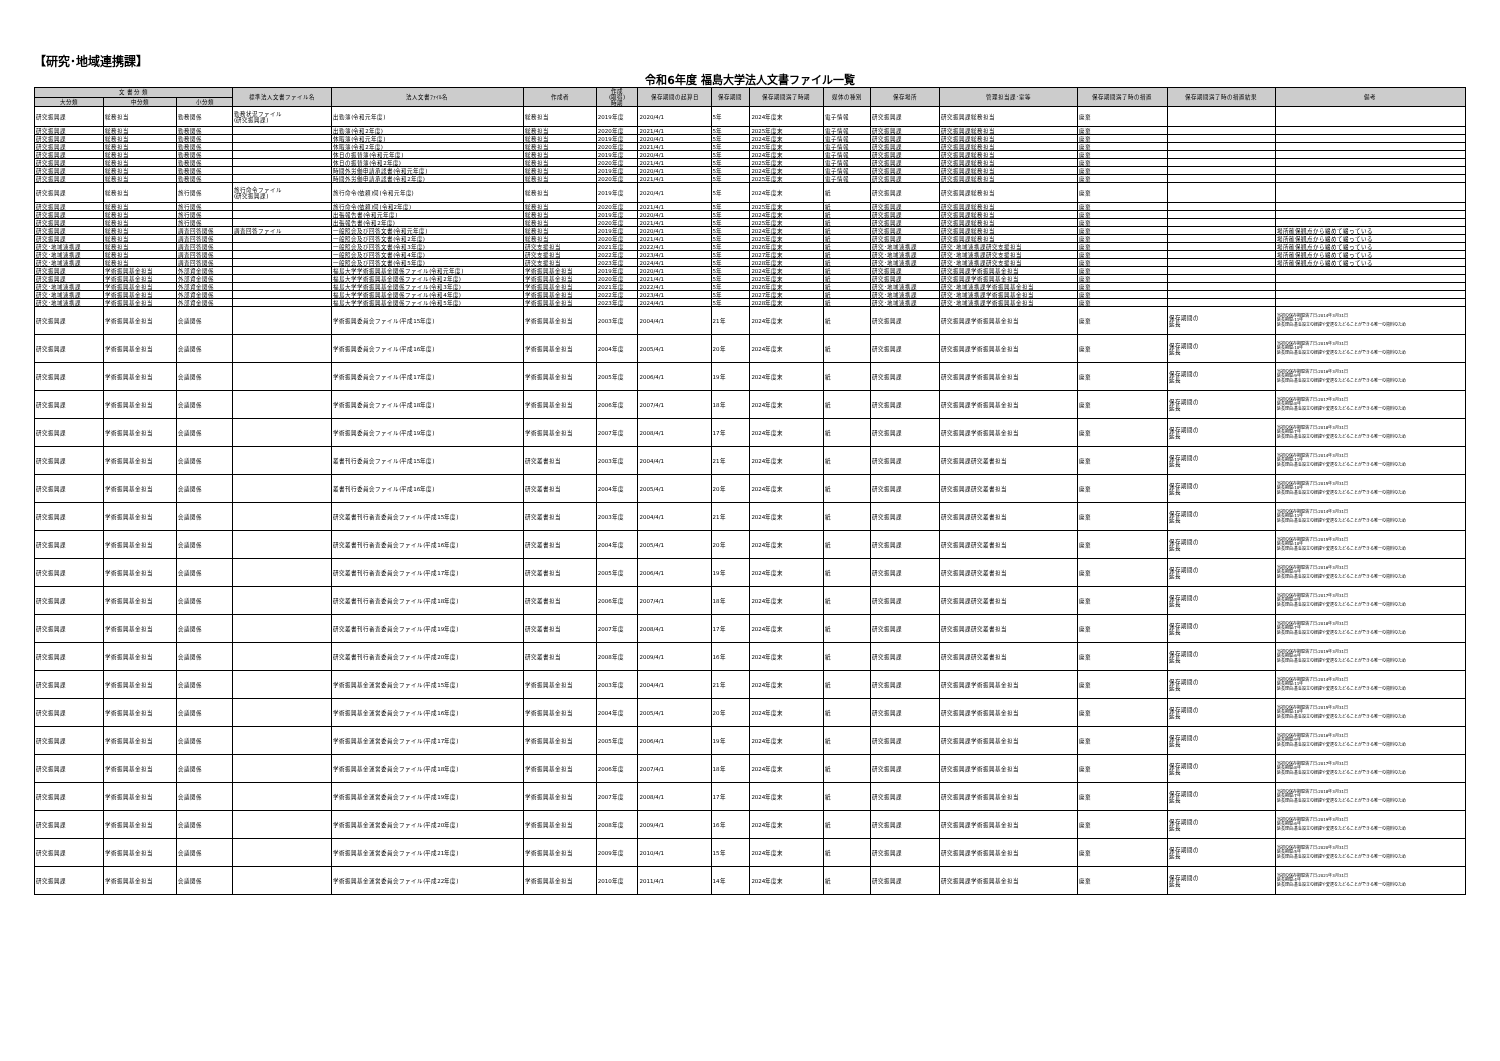【研究･地域連携課】
令和6年度 福島大学法人文書ファイル一覧
| 文 書 分 類 | | | 標準法人文書ファイル名 | 法人文書ﾌｧｲﾙ名 | 作成者 | 作成 (取得) 時期 | 保存期間の起算日 | 保存期間 | 保存期間満了時期 | 媒体の種別 | 保存場所 | 管理担当課･室等 | 保存期間満了時の措置 | 保存期間満了時の措置結果 | 備考 |
| --- | --- | --- | --- | --- | --- | --- | --- | --- | --- | --- | --- | --- | --- | --- | --- |
| 大分類 | 中分類 | 小分類 | | | | | | | | | | | | | |
| 研究振興課 | 総務担当 | 勤務関係 | 勤務状況ファイル (研究振興課) | 出勤簿(令和元年度) | 総務担当 | 2019年度 | 2020/4/1 | 5年 | 2024年度末 | 電子情報 | 研究振興課 | 研究振興課総務担当 | 廃棄 | | |
| 研究振興課 | 総務担当 | 勤務関係 | | 出勤簿(令和2年度) | 総務担当 | 2020年度 | 2021/4/1 | 5年 | 2025年度末 | 電子情報 | 研究振興課 | 研究振興課総務担当 | 廃棄 | | |
| 研究振興課 | 総務担当 | 勤務関係 | | 休暇簿(令和元年度) | 総務担当 | 2019年度 | 2020/4/1 | 5年 | 2024年度末 | 電子情報 | 研究振興課 | 研究振興課総務担当 | 廃棄 | | |
| 研究振興課 | 総務担当 | 勤務関係 | | 休暇簿(令和2年度) | 総務担当 | 2020年度 | 2021/4/1 | 5年 | 2025年度末 | 電子情報 | 研究振興課 | 研究振興課総務担当 | 廃棄 | | |
| 研究振興課 | 総務担当 | 勤務関係 | | 休日の振替簿(令和元年度) | 総務担当 | 2019年度 | 2020/4/1 | 5年 | 2024年度末 | 電子情報 | 研究振興課 | 研究振興課総務担当 | 廃棄 | | |
| 研究振興課 | 総務担当 | 勤務関係 | | 休日の振替簿(令和2年度) | 総務担当 | 2020年度 | 2021/4/1 | 5年 | 2025年度末 | 電子情報 | 研究振興課 | 研究振興課総務担当 | 廃棄 | | |
| 研究振興課 | 総務担当 | 勤務関係 | | 時間外労働申請承認書(令和元年度) | 総務担当 | 2019年度 | 2020/4/1 | 5年 | 2024年度末 | 電子情報 | 研究振興課 | 研究振興課総務担当 | 廃棄 | | |
| 研究振興課 | 総務担当 | 勤務関係 | | 時間外労働申請承認書(令和2年度) | 総務担当 | 2020年度 | 2021/4/1 | 5年 | 2025年度末 | 電子情報 | 研究振興課 | 研究振興課総務担当 | 廃棄 | | |
| 研究振興課 | 総務担当 | 旅行関係 | 旅行命令ファイル (研究振興課) | 旅行命令(依頼)伺(令和元年度) | 総務担当 | 2019年度 | 2020/4/1 | 5年 | 2024年度末 | 紙 | 研究振興課 | 研究振興課総務担当 | 廃棄 | | |
| 研究振興課 | 総務担当 | 旅行関係 | | 旅行命令(依頼)伺(令和2年度) | 総務担当 | 2020年度 | 2021/4/1 | 5年 | 2025年度末 | 紙 | 研究振興課 | 研究振興課総務担当 | 廃棄 | | |
| 研究振興課 | 総務担当 | 旅行関係 | | 出張報告書(令和元年度) | 総務担当 | 2019年度 | 2020/4/1 | 5年 | 2024年度末 | 紙 | 研究振興課 | 研究振興課総務担当 | 廃棄 | | |
| 研究振興課 | 総務担当 | 旅行関係 | | 出張報告書(令和2年度) | 総務担当 | 2020年度 | 2021/4/1 | 5年 | 2025年度末 | 紙 | 研究振興課 | 研究振興課総務担当 | 廃棄 | | |
| 研究振興課 | 総務担当 | 調査回答関係 | 調査回答ファイル | 一般照会及び回答文書(令和元年度) | 総務担当 | 2019年度 | 2020/4/1 | 5年 | 2024年度末 | 紙 | 研究振興課 | 研究振興課総務担当 | 廃棄 | | 場所確保観点から綴めて綴っている |
| 研究振興課 | 総務担当 | 調査回答関係 | | 一般照会及び回答文書(令和2年度) | 総務担当 | 2020年度 | 2021/4/1 | 5年 | 2025年度末 | 紙 | 研究振興課 | 研究振興課総務担当 | 廃棄 | | 場所確保観点から綴めて綴っている |
| 研究･地域連携課 | 総務担当 | 調査回答関係 | | 一般照会及び回答文書(令和3年度) | 研究支援担当 | 2021年度 | 2022/4/1 | 5年 | 2026年度末 | 紙 | 研究･地域連携課 | 研究･地域連携課研究支援担当 | 廃棄 | | 場所確保観点から綴めて綴っている |
| 研究･地域連携課 | 総務担当 | 調査回答関係 | | 一般照会及び回答文書(令和4年度) | 研究支援担当 | 2022年度 | 2023/4/1 | 5年 | 2027年度末 | 紙 | 研究･地域連携課 | 研究･地域連携課研究支援担当 | 廃棄 | | 場所確保観点から綴めて綴っている |
| 研究･地域連携課 | 総務担当 | 調査回答関係 | | 一般照会及び回答文書(令和5年度) | 研究支援担当 | 2023年度 | 2024/4/1 | 5年 | 2028年度末 | 紙 | 研究･地域連携課 | 研究･地域連携課研究支援担当 | 廃棄 | | 場所確保観点から綴めて綴っている |
| 研究振興課 | 学術振興基金担当 | 外部資金関係 | | 福島大学学術振興基金関係ファイル(令和元年度) | 学術振興基金担当 | 2019年度 | 2020/4/1 | 5年 | 2024年度末 | 紙 | 研究振興課 | 研究振興課学術振興基金担当 | 廃棄 | | |
| 研究振興課 | 学術振興基金担当 | 外部資金関係 | | 福島大学学術振興基金関係ファイル(令和2年度) | 学術振興基金担当 | 2020年度 | 2021/4/1 | 5年 | 2025年度末 | 紙 | 研究振興課 | 研究振興課学術振興基金担当 | 廃棄 | | |
| 研究･地域連携課 | 学術振興基金担当 | 外部資金関係 | | 福島大学学術振興基金関係ファイル(令和3年度) | 学術振興基金担当 | 2021年度 | 2022/4/1 | 5年 | 2026年度末 | 紙 | 研究･地域連携課 | 研究･地域連携課学術振興基金担当 | 廃棄 | | |
| 研究･地域連携課 | 学術振興基金担当 | 外部資金関係 | | 福島大学学術振興基金関係ファイル(令和4年度) | 学術振興基金担当 | 2022年度 | 2023/4/1 | 5年 | 2027年度末 | 紙 | 研究･地域連携課 | 研究･地域連携課学術振興基金担当 | 廃棄 | | |
| 研究･地域連携課 | 学術振興基金担当 | 外部資金関係 | | 福島大学学術振興基金関係ファイル(令和5年度) | 学術振興基金担当 | 2023年度 | 2024/4/1 | 5年 | 2028年度末 | 紙 | 研究･地域連携課 | 研究･地域連携課学術振興基金担当 | 廃棄 | | |
| 研究振興課 | 学術振興基金担当 | 会議関係 | | 学術振興委員会ファイル(平成15年度) | 学術振興基金担当 | 2003年度 | 2004/4/1 | 21年 | 2024年度末 | 紙 | 研究振興課 | 研究振興課学術振興基金担当 | 廃棄 | 保存期間の 延長 | 当初の保存期間満了日:2014年3月31日 延長期間:11年 延長理由:基金設立の経緯や変遷をたどることができる唯一の資料のため |
| 研究振興課 | 学術振興基金担当 | 会議関係 | | 学術振興委員会ファイル(平成16年度) | 学術振興基金担当 | 2004年度 | 2005/4/1 | 20年 | 2024年度末 | 紙 | 研究振興課 | 研究振興課学術振興基金担当 | 廃棄 | 保存期間の 延長 | 当初の保存期間満了日:2015年3月31日 延長期間:10年 延長理由:基金設立の経緯や変遷をたどることができる唯一の資料のため |
| 研究振興課 | 学術振興基金担当 | 会議関係 | | 学術振興委員会ファイル(平成17年度) | 学術振興基金担当 | 2005年度 | 2006/4/1 | 19年 | 2024年度末 | 紙 | 研究振興課 | 研究振興課学術振興基金担当 | 廃棄 | 保存期間の 延長 | 当初の保存期間満了日:2016年3月31日 延長期間:9年 延長理由:基金設立の経緯や変遷をたどることができる唯一の資料のため |
| 研究振興課 | 学術振興基金担当 | 会議関係 | | 学術振興委員会ファイル(平成18年度) | 学術振興基金担当 | 2006年度 | 2007/4/1 | 18年 | 2024年度末 | 紙 | 研究振興課 | 研究振興課学術振興基金担当 | 廃棄 | 保存期間の 延長 | 当初の保存期間満了日:2017年3月31日 延長期間:8年 延長理由:基金設立の経緯や変遷をたどることができる唯一の資料のため |
| 研究振興課 | 学術振興基金担当 | 会議関係 | | 学術振興委員会ファイル(平成19年度) | 学術振興基金担当 | 2007年度 | 2008/4/1 | 17年 | 2024年度末 | 紙 | 研究振興課 | 研究振興課学術振興基金担当 | 廃棄 | 保存期間の 延長 | 当初の保存期間満了日:2018年3月31日 延長期間:7年 延長理由:基金設立の経緯や変遷をたどることができる唯一の資料のため |
| 研究振興課 | 学術振興基金担当 | 会議関係 | | 叢書刊行委員会ファイル(平成15年度) | 研究叢書担当 | 2003年度 | 2004/4/1 | 21年 | 2024年度末 | 紙 | 研究振興課 | 研究振興課研究叢書担当 | 廃棄 | 保存期間の 延長 | 当初の保存期間満了日:2014年3月31日 延長期間:11年 延長理由:基金設立の経緯や変遷をたどることができる唯一の資料のため |
| 研究振興課 | 学術振興基金担当 | 会議関係 | | 叢書刊行委員会ファイル(平成16年度) | 研究叢書担当 | 2004年度 | 2005/4/1 | 20年 | 2024年度末 | 紙 | 研究振興課 | 研究振興課研究叢書担当 | 廃棄 | 保存期間の 延長 | 当初の保存期間満了日:2015年3月31日 延長期間:10年 延長理由:基金設立の経緯や変遷をたどることができる唯一の資料のため |
| 研究振興課 | 学術振興基金担当 | 会議関係 | | 研究叢書刊行審査委員会ファイル(平成15年度) | 研究叢書担当 | 2003年度 | 2004/4/1 | 21年 | 2024年度末 | 紙 | 研究振興課 | 研究振興課研究叢書担当 | 廃棄 | 保存期間の 延長 | 当初の保存期間満了日:2014年3月31日 延長期間:11年 延長理由:基金設立の経緯や変遷をたどることができる唯一の資料のため |
| 研究振興課 | 学術振興基金担当 | 会議関係 | | 研究叢書刊行審査委員会ファイル(平成16年度) | 研究叢書担当 | 2004年度 | 2005/4/1 | 20年 | 2024年度末 | 紙 | 研究振興課 | 研究振興課研究叢書担当 | 廃棄 | 保存期間の 延長 | 当初の保存期間満了日:2015年3月31日 延長期間:10年 延長理由:基金設立の経緯や変遷をたどることができる唯一の資料のため |
| 研究振興課 | 学術振興基金担当 | 会議関係 | | 研究叢書刊行審査委員会ファイル(平成17年度) | 研究叢書担当 | 2005年度 | 2006/4/1 | 19年 | 2024年度末 | 紙 | 研究振興課 | 研究振興課研究叢書担当 | 廃棄 | 保存期間の 延長 | 当初の保存期間満了日:2016年3月31日 延長期間:9年 延長理由:基金設立の経緯や変遷をたどることができる唯一の資料のため |
| 研究振興課 | 学術振興基金担当 | 会議関係 | | 研究叢書刊行審査委員会ファイル(平成18年度) | 研究叢書担当 | 2006年度 | 2007/4/1 | 18年 | 2024年度末 | 紙 | 研究振興課 | 研究振興課研究叢書担当 | 廃棄 | 保存期間の 延長 | 当初の保存期間満了日:2017年3月31日 延長期間:8年 延長理由:基金設立の経緯や変遷をたどることができる唯一の資料のため |
| 研究振興課 | 学術振興基金担当 | 会議関係 | | 研究叢書刊行審査委員会ファイル(平成19年度) | 研究叢書担当 | 2007年度 | 2008/4/1 | 17年 | 2024年度末 | 紙 | 研究振興課 | 研究振興課研究叢書担当 | 廃棄 | 保存期間の 延長 | 当初の保存期間満了日:2018年3月31日 延長期間:7年 延長理由:基金設立の経緯や変遷をたどることができる唯一の資料のため |
| 研究振興課 | 学術振興基金担当 | 会議関係 | | 研究叢書刊行審査委員会ファイル(平成20年度) | 研究叢書担当 | 2008年度 | 2009/4/1 | 16年 | 2024年度末 | 紙 | 研究振興課 | 研究振興課研究叢書担当 | 廃棄 | 保存期間の 延長 | 当初の保存期間満了日:2019年3月31日 延長期間:6年 延長理由:基金設立の経緯や変遷をたどることができる唯一の資料のため |
| 研究振興課 | 学術振興基金担当 | 会議関係 | | 学術振興基金運営委員会ファイル(平成15年度) | 学術振興基金担当 | 2003年度 | 2004/4/1 | 21年 | 2024年度末 | 紙 | 研究振興課 | 研究振興課学術振興基金担当 | 廃棄 | 保存期間の 延長 | 当初の保存期間満了日:2014年3月31日 延長期間:11年 延長理由:基金設立の経緯や変遷をたどることができる唯一の資料のため |
| 研究振興課 | 学術振興基金担当 | 会議関係 | | 学術振興基金運営委員会ファイル(平成16年度) | 学術振興基金担当 | 2004年度 | 2005/4/1 | 20年 | 2024年度末 | 紙 | 研究振興課 | 研究振興課学術振興基金担当 | 廃棄 | 保存期間の 延長 | 当初の保存期間満了日:2015年3月31日 延長期間:10年 延長理由:基金設立の経緯や変遷をたどることができる唯一の資料のため |
| 研究振興課 | 学術振興基金担当 | 会議関係 | | 学術振興基金運営委員会ファイル(平成17年度) | 学術振興基金担当 | 2005年度 | 2006/4/1 | 19年 | 2024年度末 | 紙 | 研究振興課 | 研究振興課学術振興基金担当 | 廃棄 | 保存期間の 延長 | 当初の保存期間満了日:2016年3月31日 延長期間:9年 延長理由:基金設立の経緯や変遷をたどることができる唯一の資料のため |
| 研究振興課 | 学術振興基金担当 | 会議関係 | | 学術振興基金運営委員会ファイル(平成18年度) | 学術振興基金担当 | 2006年度 | 2007/4/1 | 18年 | 2024年度末 | 紙 | 研究振興課 | 研究振興課学術振興基金担当 | 廃棄 | 保存期間の 延長 | 当初の保存期間満了日:2017年3月31日 延長期間:8年 延長理由:基金設立の経緯や変遷をたどることができる唯一の資料のため |
| 研究振興課 | 学術振興基金担当 | 会議関係 | | 学術振興基金運営委員会ファイル(平成19年度) | 学術振興基金担当 | 2007年度 | 2008/4/1 | 17年 | 2024年度末 | 紙 | 研究振興課 | 研究振興課学術振興基金担当 | 廃棄 | 保存期間の 延長 | 当初の保存期間満了日:2018年3月31日 延長期間:7年 延長理由:基金設立の経緯や変遷をたどることができる唯一の資料のため |
| 研究振興課 | 学術振興基金担当 | 会議関係 | | 学術振興基金運営委員会ファイル(平成20年度) | 学術振興基金担当 | 2008年度 | 2009/4/1 | 16年 | 2024年度末 | 紙 | 研究振興課 | 研究振興課学術振興基金担当 | 廃棄 | 保存期間の 延長 | 当初の保存期間満了日:2019年3月31日 延長期間:6年 延長理由:基金設立の経緯や変遷をたどることができる唯一の資料のため |
| 研究振興課 | 学術振興基金担当 | 会議関係 | | 学術振興基金運営委員会ファイル(平成21年度) | 学術振興基金担当 | 2009年度 | 2010/4/1 | 15年 | 2024年度末 | 紙 | 研究振興課 | 研究振興課学術振興基金担当 | 廃棄 | 保存期間の 延長 | 当初の保存期間満了日:2020年3月31日 延長期間:5年 延長理由:基金設立の経緯や変遷をたどることができる唯一の資料のため |
| 研究振興課 | 学術振興基金担当 | 会議関係 | | 学術振興基金運営委員会ファイル(平成22年度) | 学術振興基金担当 | 2010年度 | 2011/4/1 | 14年 | 2024年度末 | 紙 | 研究振興課 | 研究振興課学術振興基金担当 | 廃棄 | 保存期間の 延長 | 当初の保存期間満了日:2021年3月31日 延長期間:4年 延長理由:基金設立の経緯や変遷をたどることができる唯一の資料のため |